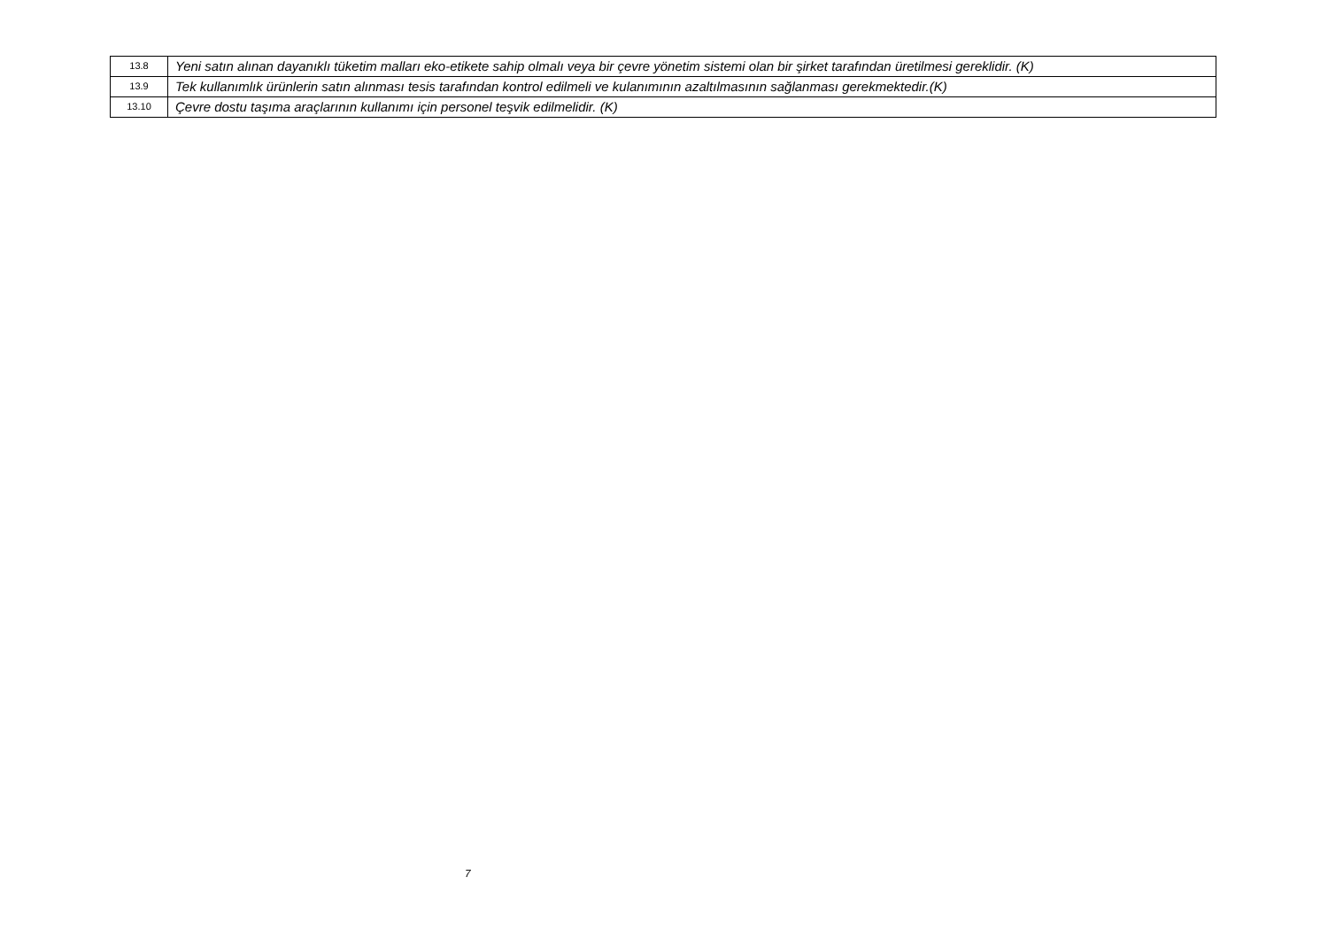| 13.8 | Yeni satın alınan dayanıklı tüketim malları eko-etikete sahip olmalı veya bir çevre yönetim sistemi olan bir şirket tarafından üretilmesi gereklidir. (K) |
| 13.9 | Tek kullanımlık ürünlerin satın alınması tesis tarafından kontrol edilmeli ve kulanımının azaltılmasının sağlanması gerekmektedir.(K) |
| 13.10 | Çevre dostu taşıma araçlarının kullanımı için personel teşvik edilmelidir. (K) |
7